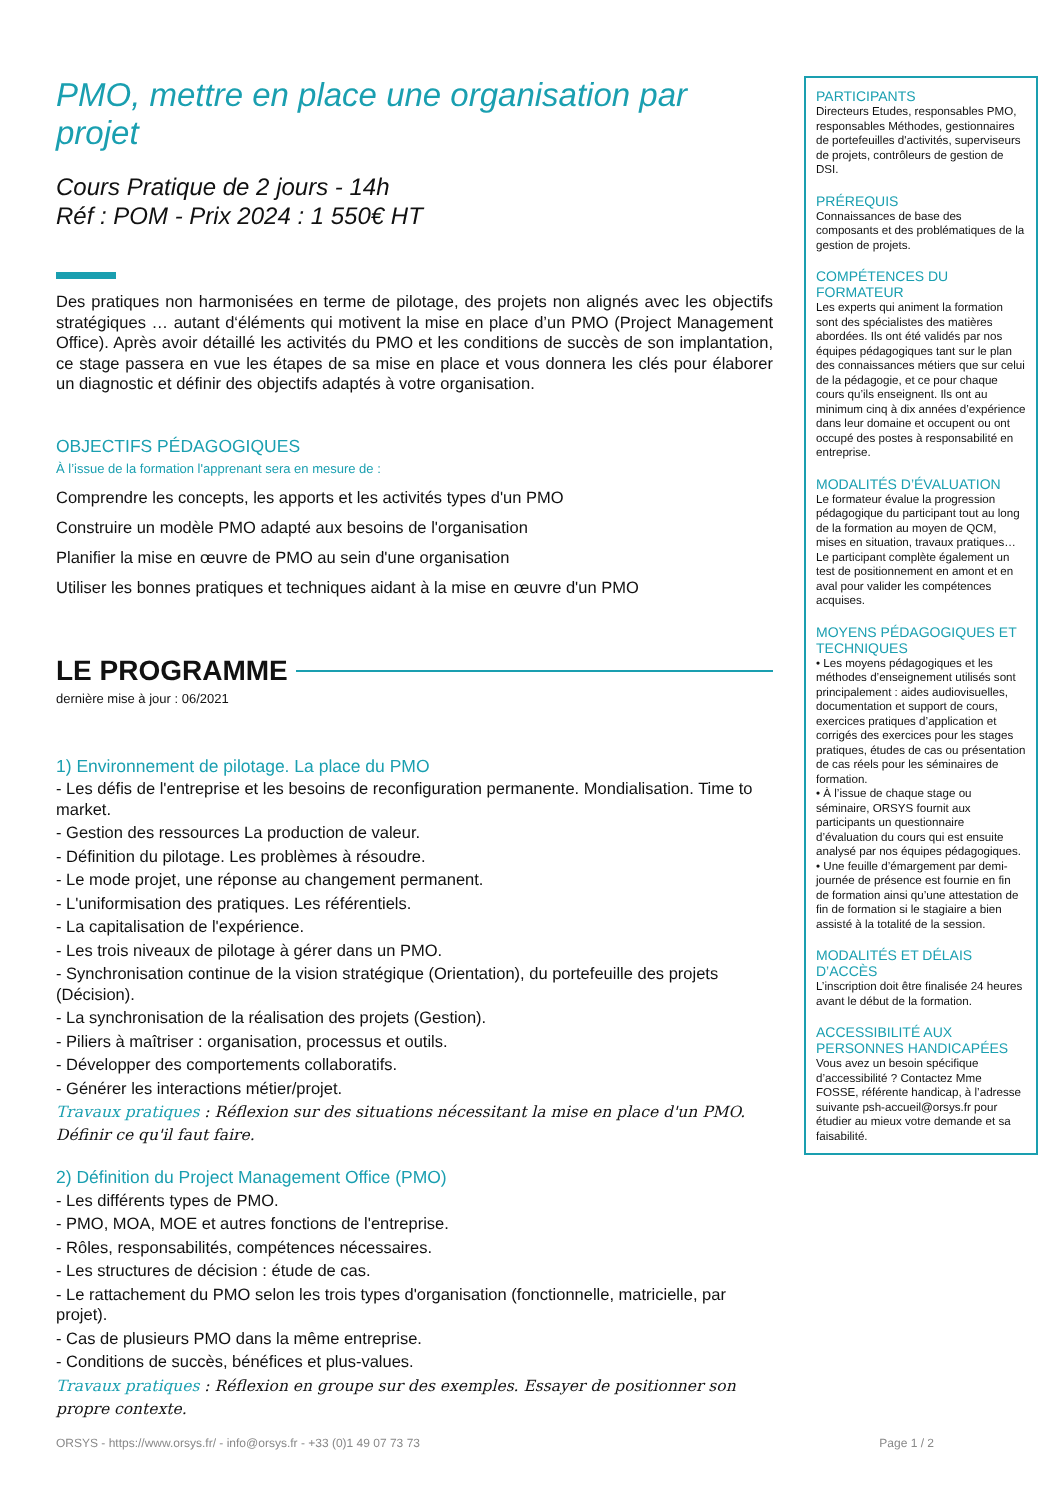PMO, mettre en place une organisation par projet
Cours Pratique de 2 jours - 14h
Réf : POM - Prix 2024 : 1 550€ HT
Des pratiques non harmonisées en terme de pilotage, des projets non alignés avec les objectifs stratégiques … autant d‘éléments qui motivent la mise en place d’un PMO (Project Management Office). Après avoir détaillé les activités du PMO et les conditions de succès de son implantation, ce stage passera en vue les étapes de sa mise en place et vous donnera les clés pour élaborer un diagnostic et définir des objectifs adaptés à votre organisation.
OBJECTIFS PÉDAGOGIQUES
À l’issue de la formation l'apprenant sera en mesure de :
Comprendre les concepts, les apports et les activités types d'un PMO
Construire un modèle PMO adapté aux besoins de l'organisation
Planifier la mise en œuvre de PMO au sein d'une organisation
Utiliser les bonnes pratiques et techniques aidant à la mise en œuvre d'un PMO
LE PROGRAMME
dernière mise à jour : 06/2021
1) Environnement de pilotage. La place du PMO
- Les défis de l'entreprise et les besoins de reconfiguration permanente. Mondialisation. Time to market.
- Gestion des ressources La production de valeur.
- Définition du pilotage. Les problèmes à résoudre.
- Le mode projet, une réponse au changement permanent.
- L'uniformisation des pratiques. Les référentiels.
- La capitalisation de l'expérience.
- Les trois niveaux de pilotage à gérer dans un PMO.
- Synchronisation continue de la vision stratégique (Orientation), du portefeuille des projets (Décision).
- La synchronisation de la réalisation des projets (Gestion).
- Piliers à maîtriser : organisation, processus et outils.
- Développer des comportements collaboratifs.
- Générer les interactions métier/projet.
Travaux pratiques : Réflexion sur des situations nécessitant la mise en place d'un PMO. Définir ce qu'il faut faire.
2) Définition du Project Management Office (PMO)
- Les différents types de PMO.
- PMO, MOA, MOE et autres fonctions de l'entreprise.
- Rôles, responsabilités, compétences nécessaires.
- Les structures de décision : étude de cas.
- Le rattachement du PMO selon les trois types d'organisation (fonctionnelle, matricielle, par projet).
- Cas de plusieurs PMO dans la même entreprise.
- Conditions de succès, bénéfices et plus-values.
Travaux pratiques : Réflexion en groupe sur des exemples. Essayer de positionner son propre contexte.
PARTICIPANTS
Directeurs Etudes, responsables PMO, responsables Méthodes, gestionnaires de portefeuilles d'activités, superviseurs de projets, contrôleurs de gestion de DSI.
PRÉREQUIS
Connaissances de base des composants et des problématiques de la gestion de projets.
COMPÉTENCES DU FORMATEUR
Les experts qui animent la formation sont des spécialistes des matières abordées. Ils ont été validés par nos équipes pédagogiques tant sur le plan des connaissances métiers que sur celui de la pédagogie, et ce pour chaque cours qu’ils enseignent. Ils ont au minimum cinq à dix années d’expérience dans leur domaine et occupent ou ont occupé des postes à responsabilité en entreprise.
MODALITÉS D’ÉVALUATION
Le formateur évalue la progression pédagogique du participant tout au long de la formation au moyen de QCM, mises en situation, travaux pratiques…
Le participant complète également un test de positionnement en amont et en aval pour valider les compétences acquises.
MOYENS PÉDAGOGIQUES ET TECHNIQUES
• Les moyens pédagogiques et les méthodes d’enseignement utilisés sont principalement : aides audiovisuelles, documentation et support de cours, exercices pratiques d’application et corrigés des exercices pour les stages pratiques, études de cas ou présentation de cas réels pour les séminaires de formation.
• À l’issue de chaque stage ou séminaire, ORSYS fournit aux participants un questionnaire d’évaluation du cours qui est ensuite analysé par nos équipes pédagogiques.
• Une feuille d’émargement par demi-journée de présence est fournie en fin de formation ainsi qu’une attestation de fin de formation si le stagiaire a bien assisté à la totalité de la session.
MODALITÉS ET DÉLAIS D’ACCÈS
L’inscription doit être finalisée 24 heures avant le début de la formation.
ACCESSIBILITÉ AUX PERSONNES HANDICAPÉES
Vous avez un besoin spécifique d’accessibilité ? Contactez Mme FOSSE, référente handicap, à l’adresse suivante psh-accueil@orsys.fr pour étudier au mieux votre demande et sa faisabilité.
ORSYS - https://www.orsys.fr/ - info@orsys.fr - +33 (0)1 49 07 73 73 Page 1 / 2